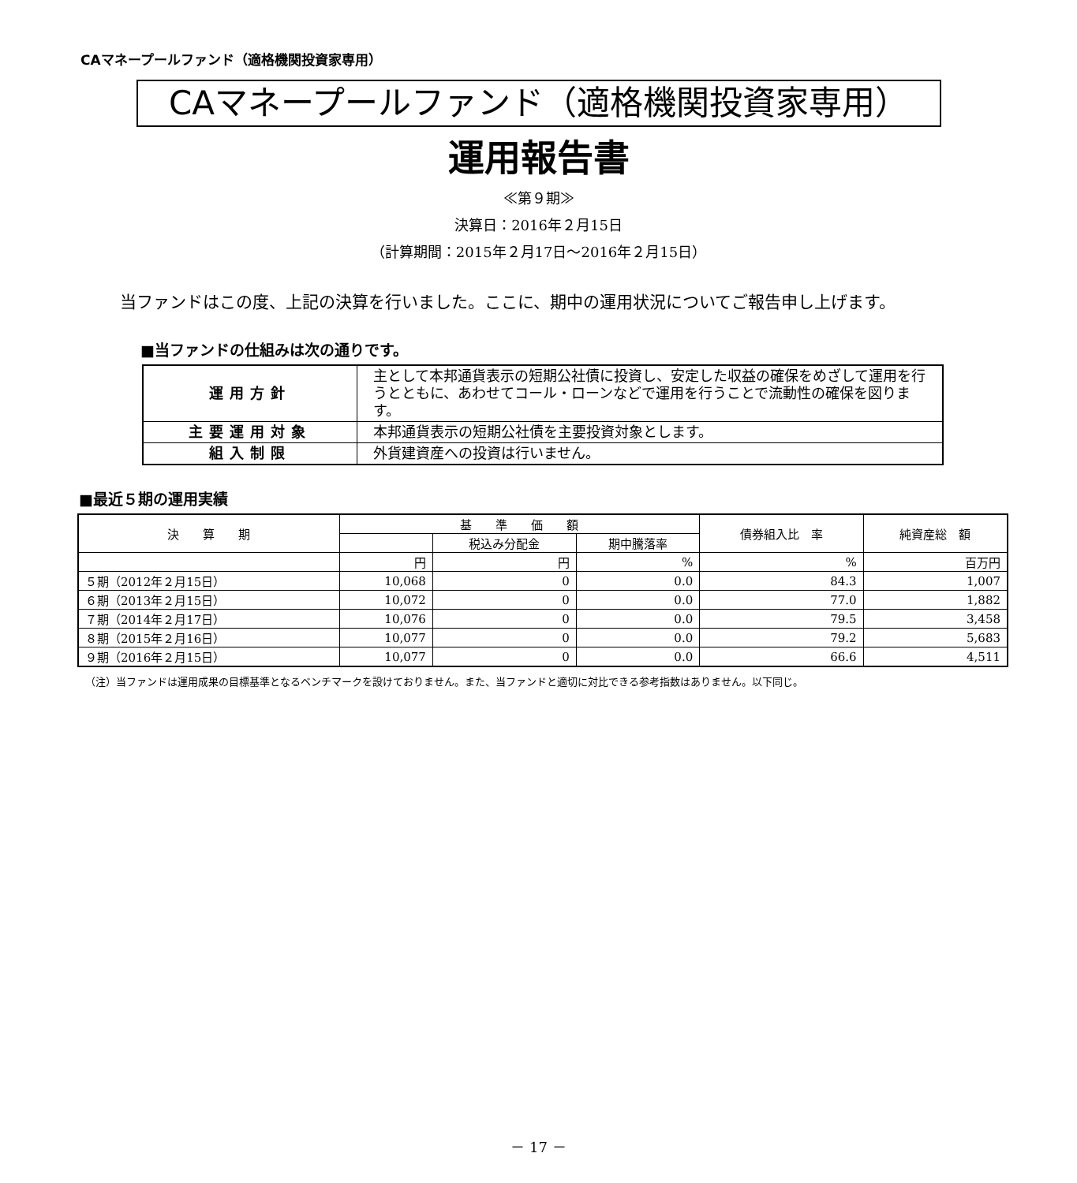CAマネープールファンド（適格機関投資家専用）
CAマネープールファンド（適格機関投資家専用）
運用報告書
≪第９期≫
決算日：2016年２月15日
（計算期間：2015年２月17日～2016年２月15日）
当ファンドはこの度、上記の決算を行いました。ここに、期中の運用状況についてご報告申し上げます。
■当ファンドの仕組みは次の通りです。
| 運用方針 | 主として本邦通貨表示の短期公社債に投資し、安定した収益の確保をめざして運用を行うとともに、あわせてコール・ローンなどで運用を行うことで流動性の確保を図ります。 |
| 主要運用対象 | 本邦通貨表示の短期公社債を主要投資対象とします。 |
| 組入制限 | 外貨建資産への投資は行いません。 |
■最近５期の運用実績
| 決 算 期 | 基 準 価 額 | | | 債券組入比 率 | 純資産総 額 |
| --- | --- | --- | --- | --- | --- |
| | | 税込み分配金 | 期中騰落率 | | |
| | 円 | 円 | % | % | 百万円 |
| ５期（2012年２月15日） | 10,068 | 0 | 0.0 | 84.3 | 1,007 |
| ６期（2013年２月15日） | 10,072 | 0 | 0.0 | 77.0 | 1,882 |
| ７期（2014年２月17日） | 10,076 | 0 | 0.0 | 79.5 | 3,458 |
| ８期（2015年２月16日） | 10,077 | 0 | 0.0 | 79.2 | 5,683 |
| ９期（2016年２月15日） | 10,077 | 0 | 0.0 | 66.6 | 4,511 |
（注）当ファンドは運用成果の目標基準となるベンチマークを設けておりません。また、当ファンドと適切に対比できる参考指数はありません。以下同じ。
－ 17 －